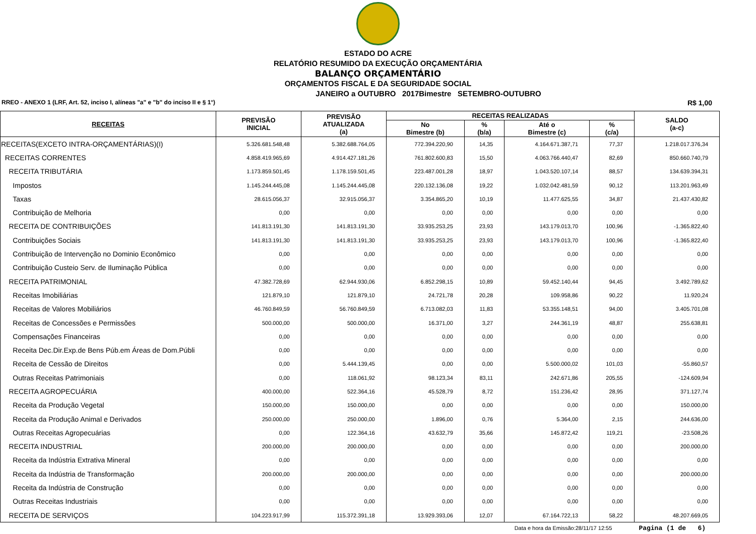ESTADO DO ACRE
RELATÓRIO RESUMIDO DA EXECUÇÃO ORÇAMENTÁRIA
BALANÇO ORÇAMENTÁRIO
ORÇAMENTOS FISCAL E DA SEGURIDADE SOCIAL
JANEIRO a OUTUBRO 2017Bimestre SETEMBRO-OUTUBRO
RREO - ANEXO 1 (LRF, Art. 52, inciso I, alíneas "a" e "b" do inciso II e § 1°) R$ 1,00
| RECEITAS | PREVISÃO INICIAL | PREVISÃO ATUALIZADA (a) | RECEITAS REALIZADAS | | | | SALDO (a-c) |
| --- | --- | --- | --- | --- | --- | --- | --- |
| | | | No Bimestre (b) | % (b/a) | Até o Bimestre (c) | % (c/a) | |
| RECEITAS(EXCETO INTRA-ORÇAMENTÁRIAS)(I) | 5.326.681.548,48 | 5.382.688.764,05 | 772.394.220,90 | 14,35 | 4.164.671.387,71 | 77,37 | 1.218.017.376,34 |
| RECEITAS CORRENTES | 4.858.419.965,69 | 4.914.427.181,26 | 761.802.600,83 | 15,50 | 4.063.766.440,47 | 82,69 | 850.660.740,79 |
| RECEITA TRIBUTÁRIA | 1.173.859.501,45 | 1.178.159.501,45 | 223.487.001,28 | 18,97 | 1.043.520.107,14 | 88,57 | 134.639.394,31 |
| Impostos | 1.145.244.445,08 | 1.145.244.445,08 | 220.132.136,08 | 19,22 | 1.032.042.481,59 | 90,12 | 113.201.963,49 |
| Taxas | 28.615.056,37 | 32.915.056,37 | 3.354.865,20 | 10,19 | 11.477.625,55 | 34,87 | 21.437.430,82 |
| Contribuição de Melhoria | 0,00 | 0,00 | 0,00 | 0,00 | 0,00 | 0,00 | 0,00 |
| RECEITA DE CONTRIBUIÇÕES | 141.813.191,30 | 141.813.191,30 | 33.935.253,25 | 23,93 | 143.179.013,70 | 100,96 | -1.365.822,40 |
| Contribuições Sociais | 141.813.191,30 | 141.813.191,30 | 33.935.253,25 | 23,93 | 143.179.013,70 | 100,96 | -1.365.822,40 |
| Contribuição de Intervenção no Dominio Econômico | 0,00 | 0,00 | 0,00 | 0,00 | 0,00 | 0,00 | 0,00 |
| Contribuição Custeio Serv. de Iluminação Pública | 0,00 | 0,00 | 0,00 | 0,00 | 0,00 | 0,00 | 0,00 |
| RECEITA PATRIMONIAL | 47.382.728,69 | 62.944.930,06 | 6.852.298,15 | 10,89 | 59.452.140,44 | 94,45 | 3.492.789,62 |
| Receitas Imobiliárias | 121.879,10 | 121.879,10 | 24.721,78 | 20,28 | 109.958,86 | 90,22 | 11.920,24 |
| Receitas de Valores Mobiliários | 46.760.849,59 | 56.760.849,59 | 6.713.082,03 | 11,83 | 53.355.148,51 | 94,00 | 3.405.701,08 |
| Receitas de Concessões e Permissões | 500.000,00 | 500.000,00 | 16.371,00 | 3,27 | 244.361,19 | 48,87 | 255.638,81 |
| Compensações Financeiras | 0,00 | 0,00 | 0,00 | 0,00 | 0,00 | 0,00 | 0,00 |
| Receita Dec.Dir.Exp.de Bens Púb.em Áreas de Dom.Públi | 0,00 | 0,00 | 0,00 | 0,00 | 0,00 | 0,00 | 0,00 |
| Receita de Cessão de Direitos | 0,00 | 5.444.139,45 | 0,00 | 0,00 | 5.500.000,02 | 101,03 | -55.860,57 |
| Outras Receitas Patrimoniais | 0,00 | 118.061,92 | 98.123,34 | 83,11 | 242.671,86 | 205,55 | -124.609,94 |
| RECEITA AGROPECUÁRIA | 400.000,00 | 522.364,16 | 45.528,79 | 8,72 | 151.236,42 | 28,95 | 371.127,74 |
| Receita da Produção Vegetal | 150.000,00 | 150.000,00 | 0,00 | 0,00 | 0,00 | 0,00 | 150.000,00 |
| Receita da Produção Animal e Derivados | 250.000,00 | 250.000,00 | 1.896,00 | 0,76 | 5.364,00 | 2,15 | 244.636,00 |
| Outras Receitas Agropecuárias | 0,00 | 122.364,16 | 43.632,79 | 35,66 | 145.872,42 | 119,21 | -23.508,26 |
| RECEITA INDUSTRIAL | 200.000,00 | 200.000,00 | 0,00 | 0,00 | 0,00 | 0,00 | 200.000,00 |
| Receita da Indústria Extrativa Mineral | 0,00 | 0,00 | 0,00 | 0,00 | 0,00 | 0,00 | 0,00 |
| Receita da Indústria de Transformação | 200.000,00 | 200.000,00 | 0,00 | 0,00 | 0,00 | 0,00 | 200.000,00 |
| Receita da Indústria de Construção | 0,00 | 0,00 | 0,00 | 0,00 | 0,00 | 0,00 | 0,00 |
| Outras Receitas Industriais | 0,00 | 0,00 | 0,00 | 0,00 | 0,00 | 0,00 | 0,00 |
| RECEITA DE SERVIÇOS | 104.223.917,99 | 115.372.391,18 | 13.929.393,06 | 12,07 | 67.164.722,13 | 58,22 | 48.207.669,05 |
Data e hora da Emissão:28/11/17 12:55 Pagina (1 de 6)